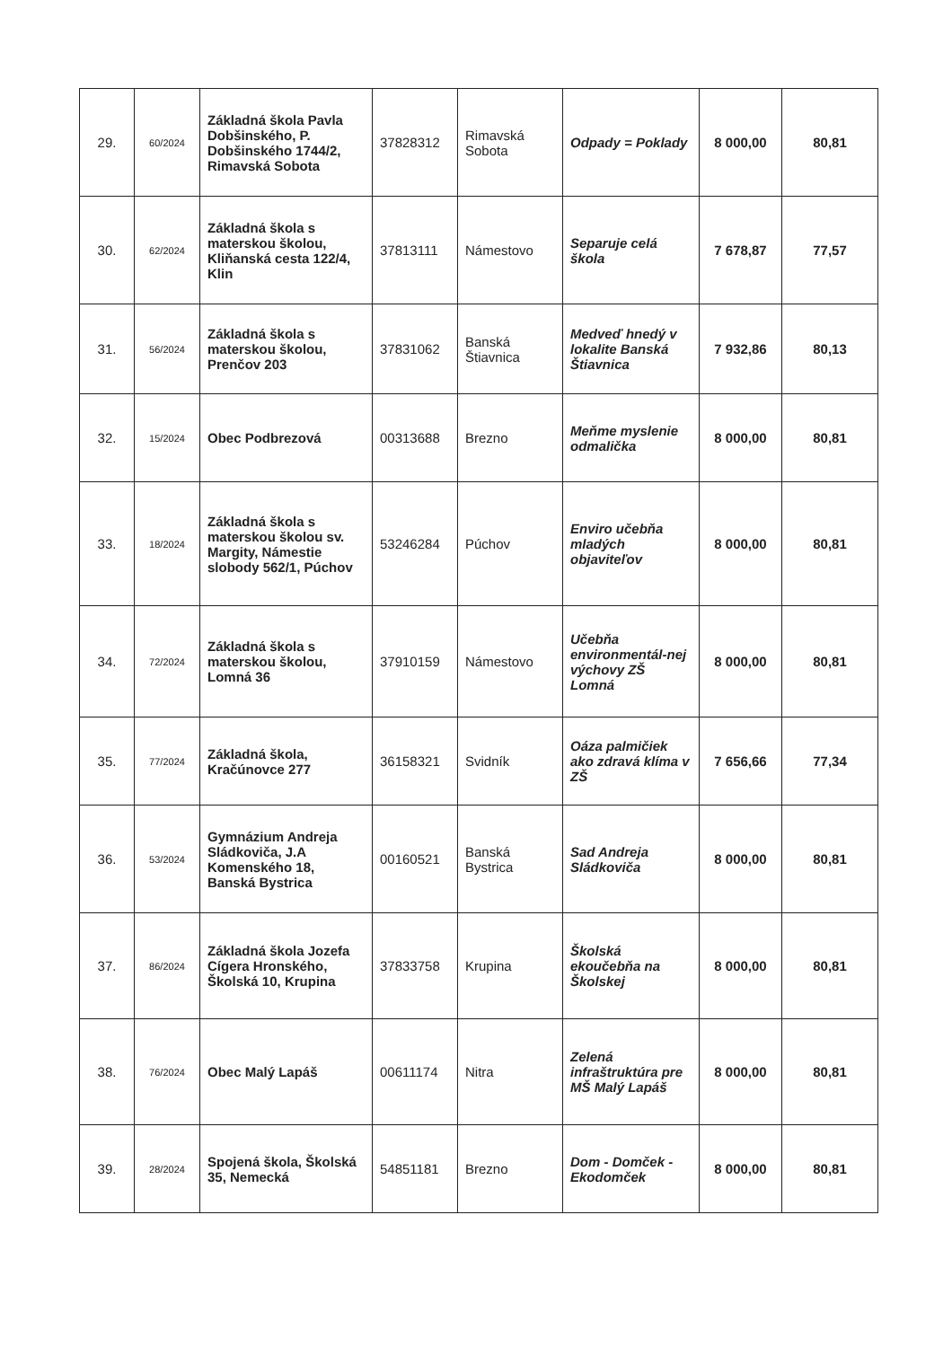| 29. | 60/2024 | Základná škola Pavla Dobšinského, P. Dobšinského 1744/2, Rimavská Sobota | 37828312 | Rimavská Sobota | Odpady = Poklady | 8 000,00 | 80,81 |
| 30. | 62/2024 | Základná škola s materskou školou, Kliňanská cesta 122/4, Klin | 37813111 | Námestovo | Separuje celá škola | 7 678,87 | 77,57 |
| 31. | 56/2024 | Základná škola s materskou školou, Prenčov 203 | 37831062 | Banská Štiavnica | Medveď hnedý v lokalite Banská Štiavnica | 7 932,86 | 80,13 |
| 32. | 15/2024 | Obec Podbrezová | 00313688 | Brezno | Meňme myslenie odmalička | 8 000,00 | 80,81 |
| 33. | 18/2024 | Základná škola s materskou školou sv. Margity, Námestie slobody 562/1, Púchov | 53246284 | Púchov | Enviro učebňa mladých objaviteľov | 8 000,00 | 80,81 |
| 34. | 72/2024 | Základná škola s materskou školou, Lomná 36 | 37910159 | Námestovo | Učebňa environmentál-nej výchovy ZŠ Lomná | 8 000,00 | 80,81 |
| 35. | 77/2024 | Základná škola, Kračúnovce 277 | 36158321 | Svidník | Oáza palmičiek ako zdravá klíma v ZŠ | 7 656,66 | 77,34 |
| 36. | 53/2024 | Gymnázium Andreja Sládkoviča, J.A Komenského 18, Banská Bystrica | 00160521 | Banská Bystrica | Sad Andreja Sládkoviča | 8 000,00 | 80,81 |
| 37. | 86/2024 | Základná škola Jozefa Cígera Hronského, Školská 10, Krupina | 37833758 | Krupina | Školská ekoučebňa na Školskej | 8 000,00 | 80,81 |
| 38. | 76/2024 | Obec Malý Lapáš | 00611174 | Nitra | Zelená infraštruktúra pre MŠ Malý Lapáš | 8 000,00 | 80,81 |
| 39. | 28/2024 | Spojená škola, Školská 35, Nemecká | 54851181 | Brezno | Dom - Domček - Ekodomček | 8 000,00 | 80,81 |